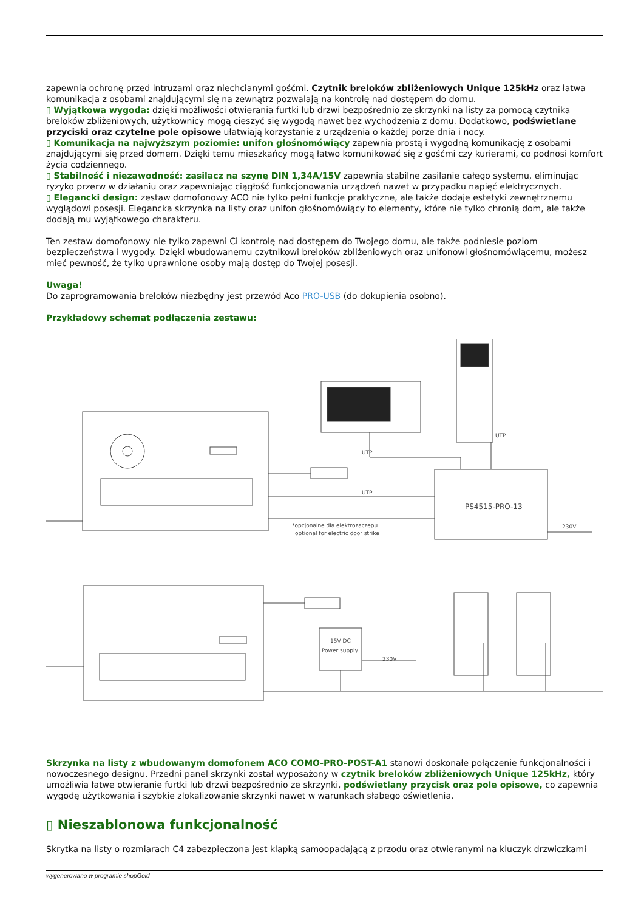zapewnia ochronę przed intruzami oraz niechcianymi gośćmi. Czytnik breloków zbliżeniowych Unique 125kHz oraz łatwa komunikacja z osobami znajdującymi się na zewnątrz pozwalają na kontrolę nad dostępem do domu.
▯ Wyjątkowa wygoda: dzięki możliwości otwierania furtki lub drzwi bezpośrednio ze skrzynki na listy za pomocą czytnika breloków zbliżeniowych, użytkownicy mogą cieszyć się wygodą nawet bez wychodzenia z domu. Dodatkowo, podświetlane przyciski oraz czytelne pole opisowe ułatwiają korzystanie z urządzenia o każdej porze dnia i nocy.
▯ Komunikacja na najwyższym poziomie: unifon głośnomówiący zapewnia prostą i wygodną komunikację z osobami znajdującymi się przed domem. Dzięki temu mieszkańcy mogą łatwo komunikować się z gośćmi czy kurierami, co podnosi komfort życia codziennego.
▯ Stabilność i niezawodność: zasilacz na szynę DIN 1,34A/15V zapewnia stabilne zasilanie całego systemu, eliminując ryzyko przerw w działaniu oraz zapewniając ciągłość funkcjonowania urządzeń nawet w przypadku napięć elektrycznych.
▯ Elegancki design: zestaw domofonowy ACO nie tylko pełni funkcje praktyczne, ale także dodaje estetyki zewnętrznemu wyglądowi posesji. Elegancka skrzynka na listy oraz unifon głośnomówiący to elementy, które nie tylko chronią dom, ale także dodają mu wyjątkowego charakteru.
Ten zestaw domofonowy nie tylko zapewni Ci kontrolę nad dostępem do Twojego domu, ale także podniesie poziom bezpieczeństwa i wygody. Dzięki wbudowanemu czytnikowi breloków zbliżeniowych oraz unifonowi głośnomówiącemu, możesz mieć pewność, że tylko uprawnione osoby mają dostęp do Twojej posesji.
Uwaga!
Do zaprogramowania breloków niezbędny jest przewód Aco PRO-USB (do dokupienia osobno).
Przykładowy schemat podłączenia zestawu:
PS4515-PRO-13
UTP
UTP
UTP
230V
*opcjonalne dla elektrozaczepu
optional for electric door strike
15V DC
Power supply
230V
Skrzynka na listy z wbudowanym domofonem ACO COMO-PRO-POST-A1 stanowi doskonałe połączenie funkcjonalności i nowoczesnego designu. Przedni panel skrzynki został wyposażony w czytnik breloków zbliżeniowych Unique 125kHz, który umożliwia łatwe otwieranie furtki lub drzwi bezpośrednio ze skrzynki, podświetlany przycisk oraz pole opisowe, co zapewnia wygodę użytkowania i szybkie zlokalizowanie skrzynki nawet w warunkach słabego oświetlenia.
▯ Nieszablonowa funkcjonalność
Skrytka na listy o rozmiarach C4 zabezpieczona jest klapką samoopadającą z przodu oraz otwieranymi na kluczyk drzwiczkami
wygenerowano w programie shopGold